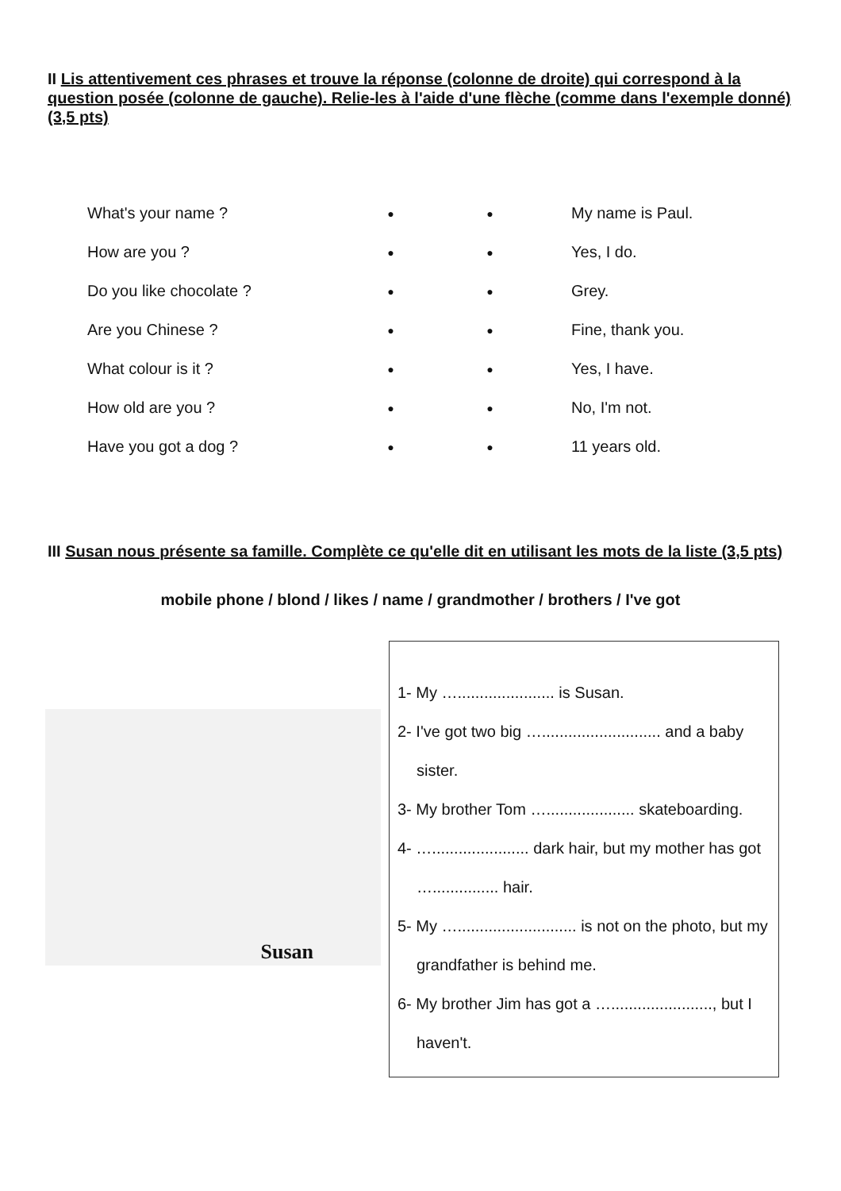II Lis attentivement ces phrases et trouve la réponse (colonne de droite) qui correspond à la question posée (colonne de gauche). Relie-les à l'aide d'une flèche (comme dans l'exemple donné) (3,5 pts)
| What's your name ? | ● | ● | My name is Paul. |
| How are you ? | ● | ● | Yes, I do. |
| Do you like chocolate ? | ● | ● | Grey. |
| Are you Chinese ? | ● | ● | Fine, thank you. |
| What colour is it ? | ● | ● | Yes, I have. |
| How old are you ? | ● | ● | No, I'm not. |
| Have you got a dog ? | ● | ● | 11 years old. |
III Susan nous présente sa famille. Complète ce qu'elle dit en utilisant les mots de la liste (3,5 pts)
mobile phone / blond / likes / name / grandmother / brothers / I've got
Susan
1- My …...................... is Susan.
2- I've got two big …........................... and a baby sister.
3- My brother Tom ….................... skateboarding.
4- …...................... dark hair, but my mother has got …............... hair.
5- My …........................... is not on the photo, but my grandfather is behind me.
6- My brother Jim has got a …......................., but I haven't.